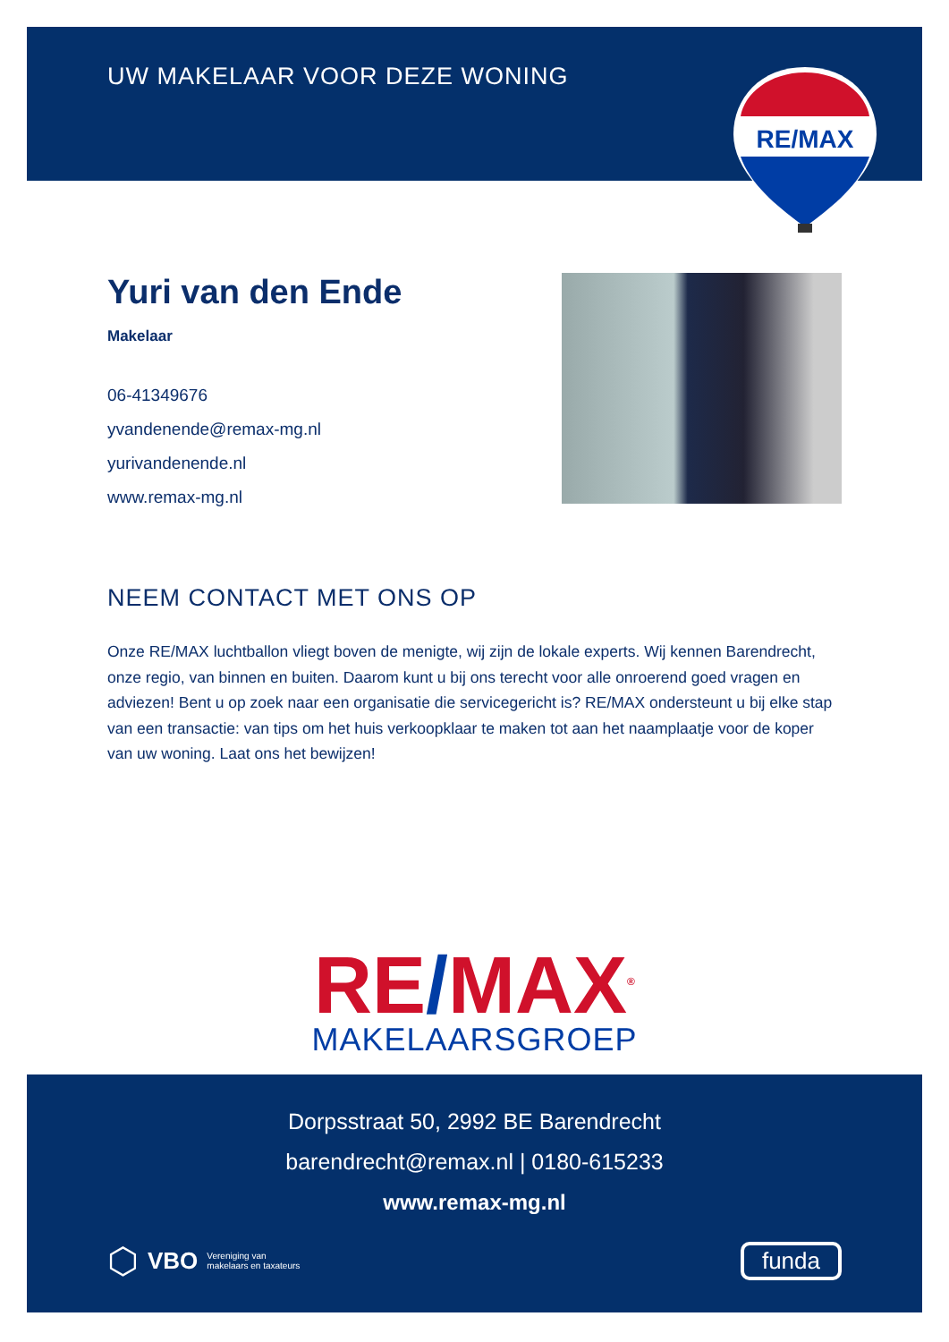UW MAKELAAR VOOR DEZE WONING
RE/MAX
Yuri van den Ende
Makelaar
06-41349676
yvandenende@remax-mg.nl
yurivandenende.nl
www.remax-mg.nl
NEEM CONTACT MET ONS OP
Onze RE/MAX luchtballon vliegt boven de menigte, wij zijn de lokale experts. Wij kennen Barendrecht, onze regio, van binnen en buiten. Daarom kunt u bij ons terecht voor alle onroerend goed vragen en adviezen! Bent u op zoek naar een organisatie die servicegericht is? RE/MAX ondersteunt u bij elke stap van een transactie: van tips om het huis verkoopklaar te maken tot aan het naamplaatje voor de koper van uw woning. Laat ons het bewijzen!
RE/MAX<sup>®</sup>
MAKELAARSGROEP
Dorpsstraat 50, 2992 BE Barendrecht
barendrecht@remax.nl | 0180-615233
www.remax-mg.nl
⬡ VBO Vereniging van
makelaars en taxateurs
funda